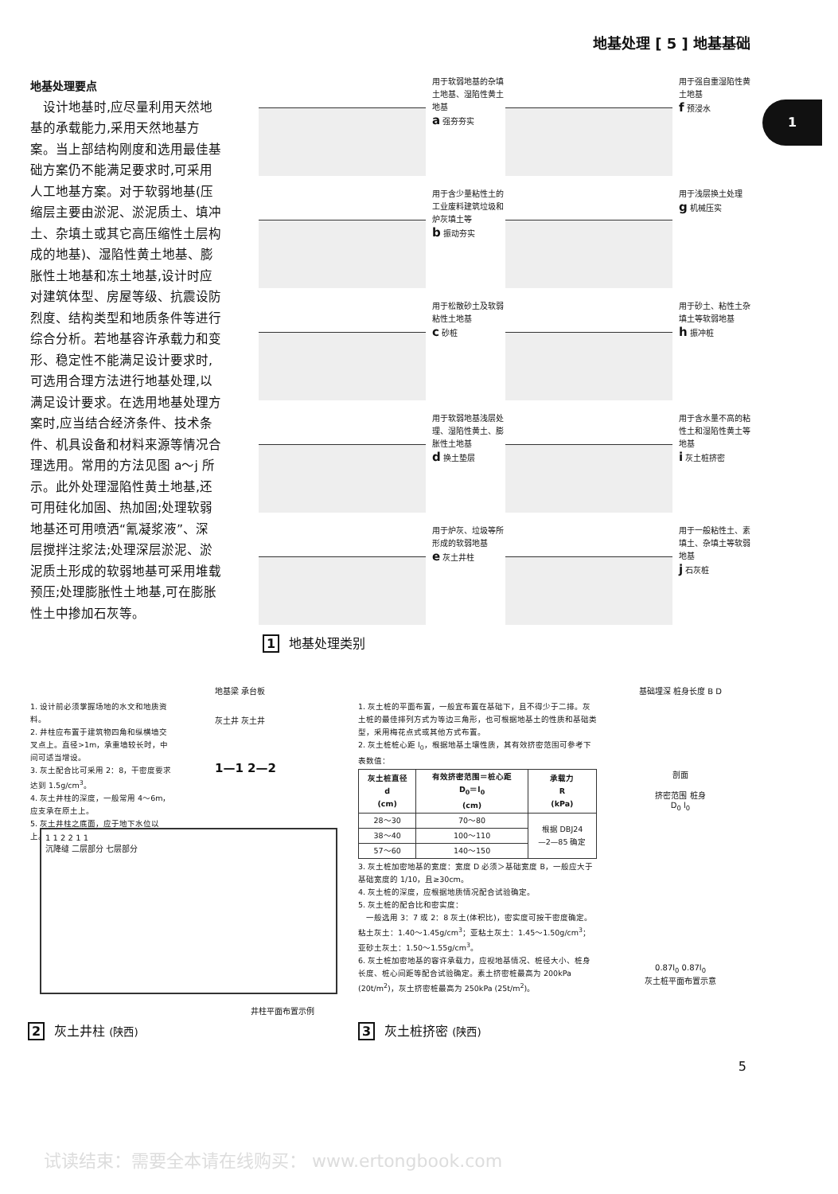地基处理 [ 5 ] 地基基础
1
地基处理要点
　设计地基时,应尽量利用天然地基的承载能力,采用天然地基方案。当上部结构刚度和选用最佳基础方案仍不能满足要求时,可采用人工地基方案。对于软弱地基(压缩层主要由淤泥、淤泥质土、填冲土、杂填土或其它高压缩性土层构成的地基)、湿陷性黄土地基、膨胀性土地基和冻土地基,设计时应对建筑体型、房屋等级、抗震设防烈度、结构类型和地质条件等进行综合分析。若地基容许承载力和变形、稳定性不能满足设计要求时,可选用合理方法进行地基处理,以满足设计要求。在选用地基处理方案时,应当结合经济条件、技术条件、机具设备和材料来源等情况合理选用。常用的方法见图 a～j 所示。此外处理湿陷性黄土地基,还可用硅化加固、热加固;处理软弱地基还可用喷洒“氰凝浆液”、深层搅拌注浆法;处理深层淤泥、淤泥质土形成的软弱地基可采用堆载预压;处理膨胀性土地基,可在膨胀性土中掺加石灰等。
用于软弱地基的杂填土地基、湿陷性黄土地基
a 强夯夯实
用于强自重湿陷性黄土地基
f 预浸水
用于含少量粘性土的工业废料建筑垃圾和炉灰填土等
b 振动夯实
用于浅层换土处理
g 机械压实
用于松散砂土及软弱粘性土地基
c 砂桩
用于砂土、粘性土杂填土等软弱地基
h 振冲桩
用于软弱地基浅层处理、湿陷性黄土、膨胀性土地基
d 换土垫层
用于含水量不高的粘性土和湿陷性黄土等地基
i 灰土桩挤密
用于炉灰、垃圾等所形成的软弱地基
e 灰土井柱
用于一般粘性土、素填土、杂填土等软弱地基
j 石灰桩
1 地基处理类别
1. 设计前必须掌握场地的水文和地质资料。
2. 井柱应布置于建筑物四角和纵横墙交叉点上。直径>1m，承重墙较长时，中间可适当增设。
3. 灰土配合比可采用 2：8，干密度要求达到 1.5g/cm<sup>3</sup>。
4. 灰土井柱的深度，一般常用 4～6m，应支承在原土上。
5. 灰土井柱之底面，应于地下水位以上。
地基梁 承台板
灰土井 灰土井
1—1 2—2
1 1 2 2 1 1
沉降缝 二层部分 七层部分
井柱平面布置示例
2 灰土井柱 (陕西)
1. 灰土桩的平面布置，一般宜布置在基础下，且不得少于二排。灰土桩的最佳排列方式为等边三角形，也可根据地基土的性质和基础类型，采用梅花点式或其他方式布置。
2. 灰土桩桩心距 l<sub>0</sub>，根据地基土壤性质，其有效挤密范围可参考下表数值：
| 灰土桩直径 d (cm) | 有效挤密范围＝桩心距 D<sub>0</sub>＝l<sub>0</sub> (cm) | 承载力 R (kPa) |
| --- | --- | --- |
| 28～30 | 70～80 | 根据 DBJ24 —2—85 确定 |
| 38～40 | 100～110 | |
| 57～60 | 140～150 | |
3. 灰土桩加密地基的宽度：宽度 D 必须＞基础宽度 B，一般应大于基础宽度的 1/10，且≥30cm。
4. 灰土桩的深度，应根据地质情况配合试验确定。
5. 灰土桩的配合比和密实度：
　一般选用 3：7 或 2：8 灰土(体积比)，密实度可按干密度确定。粘土灰土：1.40～1.45g/cm<sup>3</sup>；亚粘土灰土：1.45～1.50g/cm<sup>3</sup>；亚砂土灰土：1.50～1.55g/cm<sup>3</sup>。
6. 灰土桩加密地基的容许承载力，应视地基情况、桩径大小、桩身长度、桩心间距等配合试验确定。素土挤密桩最高为 200kPa (20t/m<sup>2</sup>)，灰土挤密桩最高为 250kPa (25t/m<sup>2</sup>)。
3 灰土桩挤密 (陕西)
基础埋深 桩身长度 B D
剖面
挤密范围 桩身
D<sub>0</sub> l<sub>0</sub>
0.87l<sub>0</sub> 0.87l<sub>0</sub>
灰土桩平面布置示意
5
试读结束：需要全本请在线购买： www.ertongbook.com